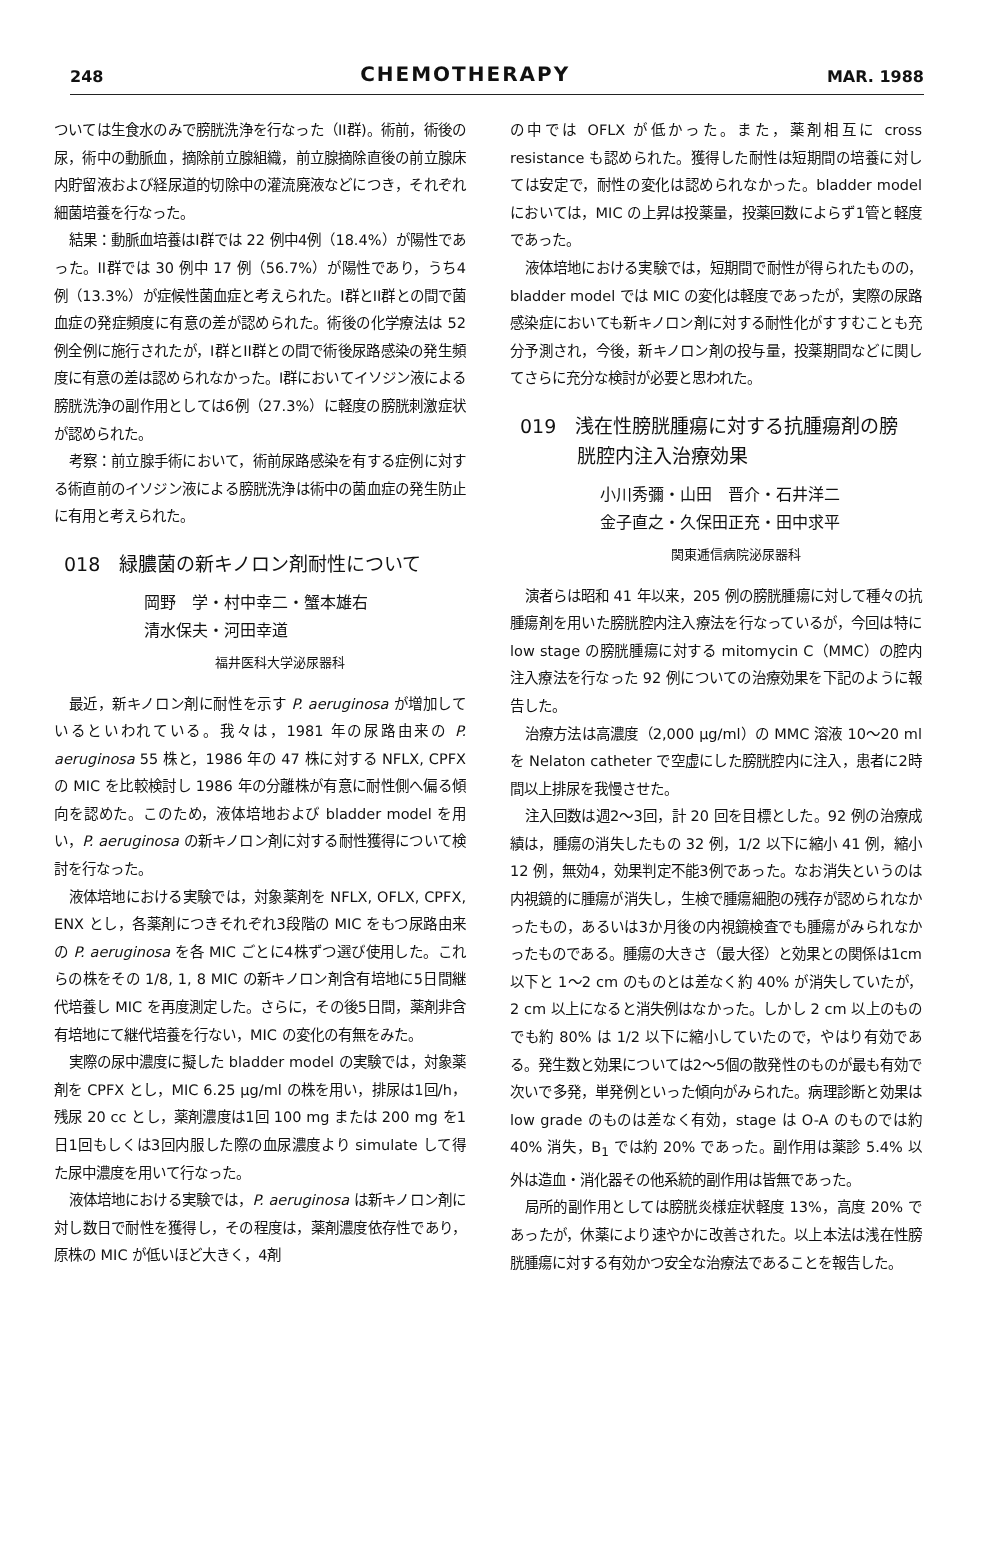248 CHEMOTHERAPY MAR. 1988
ついては生食水のみで膀胱洗浄を行なった（II群)。術前，術後の尿，術中の動脈血，摘除前立腺組織，前立腺摘除直後の前立腺床内貯留液および経尿道的切除中の灌流廃液などにつき，それぞれ細菌培養を行なった。
結果：動脈血培養はI群では 22 例中4例（18.4%）が陽性であった。II群では 30 例中 17 例（56.7%）が陽性であり，うち4例（13.3%）が症候性菌血症と考えられた。I群とII群との間で菌血症の発症頻度に有意の差が認められた。術後の化学療法は 52 例全例に施行されたが，I群とII群との間で術後尿路感染の発生頻度に有意の差は認められなかった。I群においてイソジン液による膀胱洗浄の副作用としては6例（27.3%）に軽度の膀胱刺激症状が認められた。
考察：前立腺手術において，術前尿路感染を有する症例に対する術直前のイソジン液による膀胱洗浄は術中の菌血症の発生防止に有用と考えられた。
018　緑膿菌の新キノロン剤耐性について
岡野　学・村中幸二・蟹本雄右
清水保夫・河田幸道
福井医科大学泌尿器科
最近，新キノロン剤に耐性を示す P. aeruginosa が増加しているといわれている。我々は，1981 年の尿路由来の P. aeruginosa 55 株と，1986 年の 47 株に対する NFLX, CPFX の MIC を比較検討し 1986 年の分離株が有意に耐性側へ偏る傾向を認めた。このため，液体培地および bladder model を用い，P. aeruginosa の新キノロン剤に対する耐性獲得について検討を行なった。
液体培地における実験では，対象薬剤を NFLX, OFLX, CPFX, ENX とし，各薬剤につきそれぞれ3段階の MIC をもつ尿路由来の P. aeruginosa を各 MIC ごとに4株ずつ選び使用した。これらの株をその 1/8, 1, 8 MIC の新キノロン剤含有培地に5日間継代培養し MIC を再度測定した。さらに，その後5日間，薬剤非含有培地にて継代培養を行ない，MIC の変化の有無をみた。
実際の尿中濃度に擬した bladder model の実験では，対象薬剤を CPFX とし，MIC 6.25 μg/ml の株を用い，排尿は1回/h，残尿 20 cc とし，薬剤濃度は1回 100 mg または 200 mg を1日1回もしくは3回内服した際の血尿濃度より simulate して得た尿中濃度を用いて行なった。
液体培地における実験では，P. aeruginosa は新キノロン剤に対し数日で耐性を獲得し，その程度は，薬剤濃度依存性であり，原株の MIC が低いほど大きく，4剤
の中では OFLX が低かった。また，薬剤相互に cross resistance も認められた。獲得した耐性は短期間の培養に対しては安定で，耐性の変化は認められなかった。bladder model においては，MIC の上昇は投薬量，投薬回数によらず1管と軽度であった。
液体培地における実験では，短期間で耐性が得られたものの，bladder model では MIC の変化は軽度であったが，実際の尿路感染症においても新キノロン剤に対する耐性化がすすむことも充分予測され，今後，新キノロン剤の投与量，投薬期間などに関してさらに充分な検討が必要と思われた。
019　浅在性膀胱腫瘍に対する抗腫瘍剤の膀
　　　胱腔内注入治療効果
小川秀彌・山田　晋介・石井洋二
金子直之・久保田正充・田中求平
関東逓信病院泌尿器科
演者らは昭和 41 年以来，205 例の膀胱腫瘍に対して種々の抗腫瘍剤を用いた膀胱腔内注入療法を行なっているが，今回は特に low stage の膀胱腫瘍に対する mitomycin C（MMC）の腔内注入療法を行なった 92 例についての治療効果を下記のように報告した。
治療方法は高濃度（2,000 μg/ml）の MMC 溶液 10～20 ml を Nelaton catheter で空虚にした膀胱腔内に注入，患者に2時間以上排尿を我慢させた。
注入回数は週2～3回，計 20 回を目標とした。92 例の治療成績は，腫瘍の消失したもの 32 例，1/2 以下に縮小 41 例，縮小 12 例，無効4，効果判定不能3例であった。なお消失というのは内視鏡的に腫瘍が消失し，生検で腫瘍細胞の残存が認められなかったもの，あるいは3か月後の内視鏡検査でも腫瘍がみられなかったものである。腫瘍の大きさ（最大径）と効果との関係は1cm 以下と 1～2 cm のものとは差なく約 40% が消失していたが，2 cm 以上になると消失例はなかった。しかし 2 cm 以上のものでも約 80% は 1/2 以下に縮小していたので，やはり有効である。発生数と効果については2～5個の散発性のものが最も有効で次いで多発，単発例といった傾向がみられた。病理診断と効果は low grade のものは差なく有効，stage は O-A のものでは約 40% 消失，B<sub>1</sub> では約 20% であった。副作用は薬診 5.4% 以外は造血・消化器その他系統的副作用は皆無であった。
局所的副作用としては膀胱炎様症状軽度 13%，高度 20% であったが，休薬により速やかに改善された。以上本法は浅在性膀胱腫瘍に対する有効かつ安全な治療法であることを報告した。